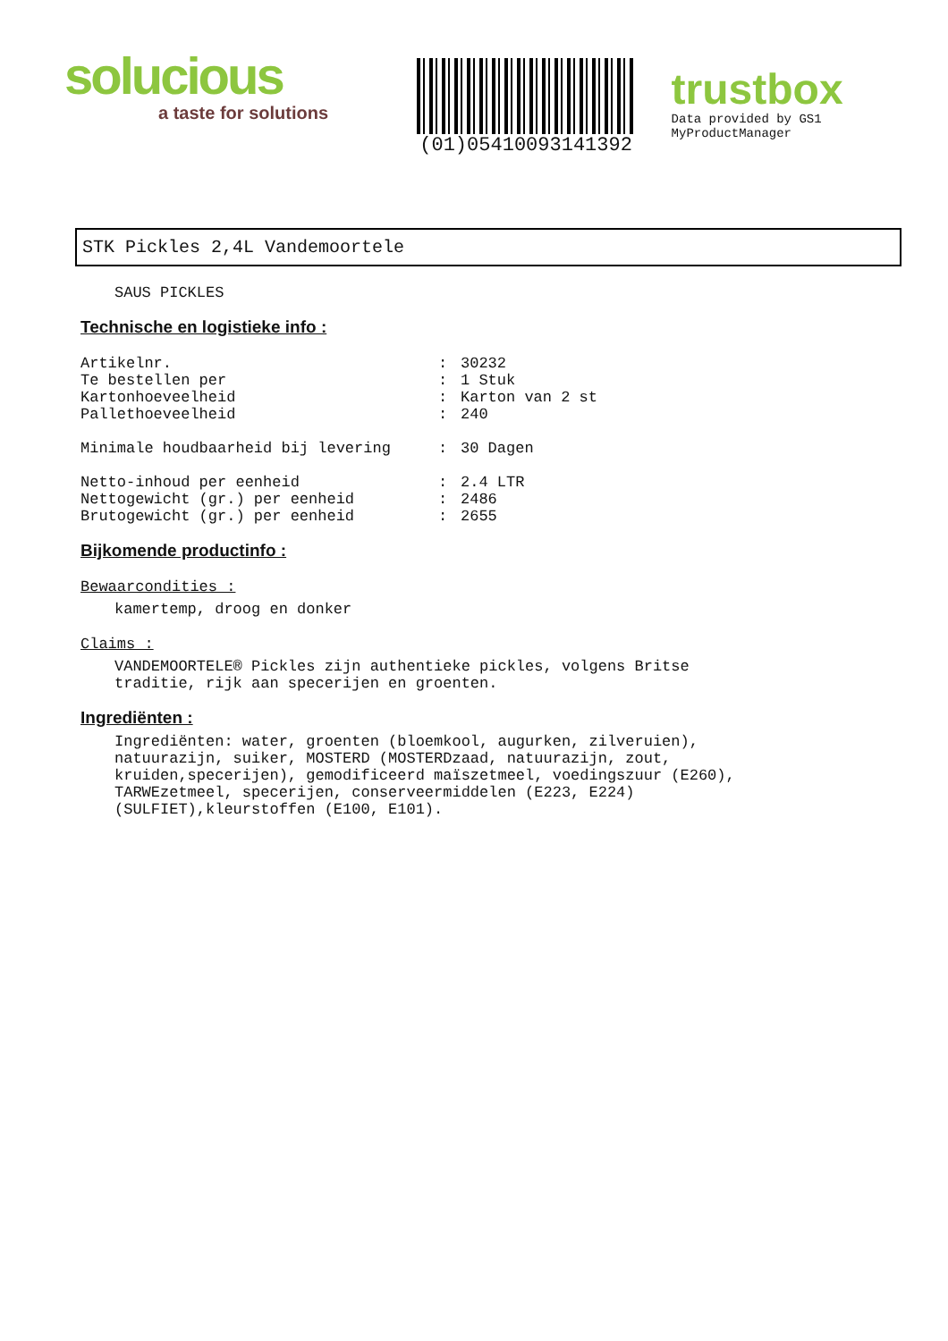solucious
a taste for solutions
(01)05410093141392
trustbox
Data provided by GS1 MyProductManager
STK Pickles 2,4L Vandemoortele
SAUS PICKLES
Technische en logistieke info :
| Artikelnr. | : | 30232 |
| Te bestellen per | : | 1 Stuk |
| Kartonhoeveelheid | : | Karton van 2 st |
| Pallethoeveelheid | : | 240 |
| Minimale houdbaarheid bij levering | : | 30 Dagen |
| Netto-inhoud per eenheid | : | 2.4 LTR |
| Nettogewicht (gr.) per eenheid | : | 2486 |
| Brutogewicht (gr.) per eenheid | : | 2655 |
Bijkomende productinfo :
Bewaarcondities :
kamertemp, droog en donker
Claims :
VANDEMOORTELE® Pickles zijn authentieke pickles, volgens Britse
traditie, rijk aan specerijen en groenten.
Ingrediënten :
Ingrediënten: water, groenten (bloemkool, augurken, zilveruien),
natuurazijn, suiker, MOSTERD (MOSTERDzaad, natuurazijn, zout,
kruiden,specerijen), gemodificeerd maïszetmeel, voedingszuur (E260),
TARWEzetmeel, specerijen, conserveermiddelen (E223, E224)
(SULFIET),kleurstoffen (E100, E101).